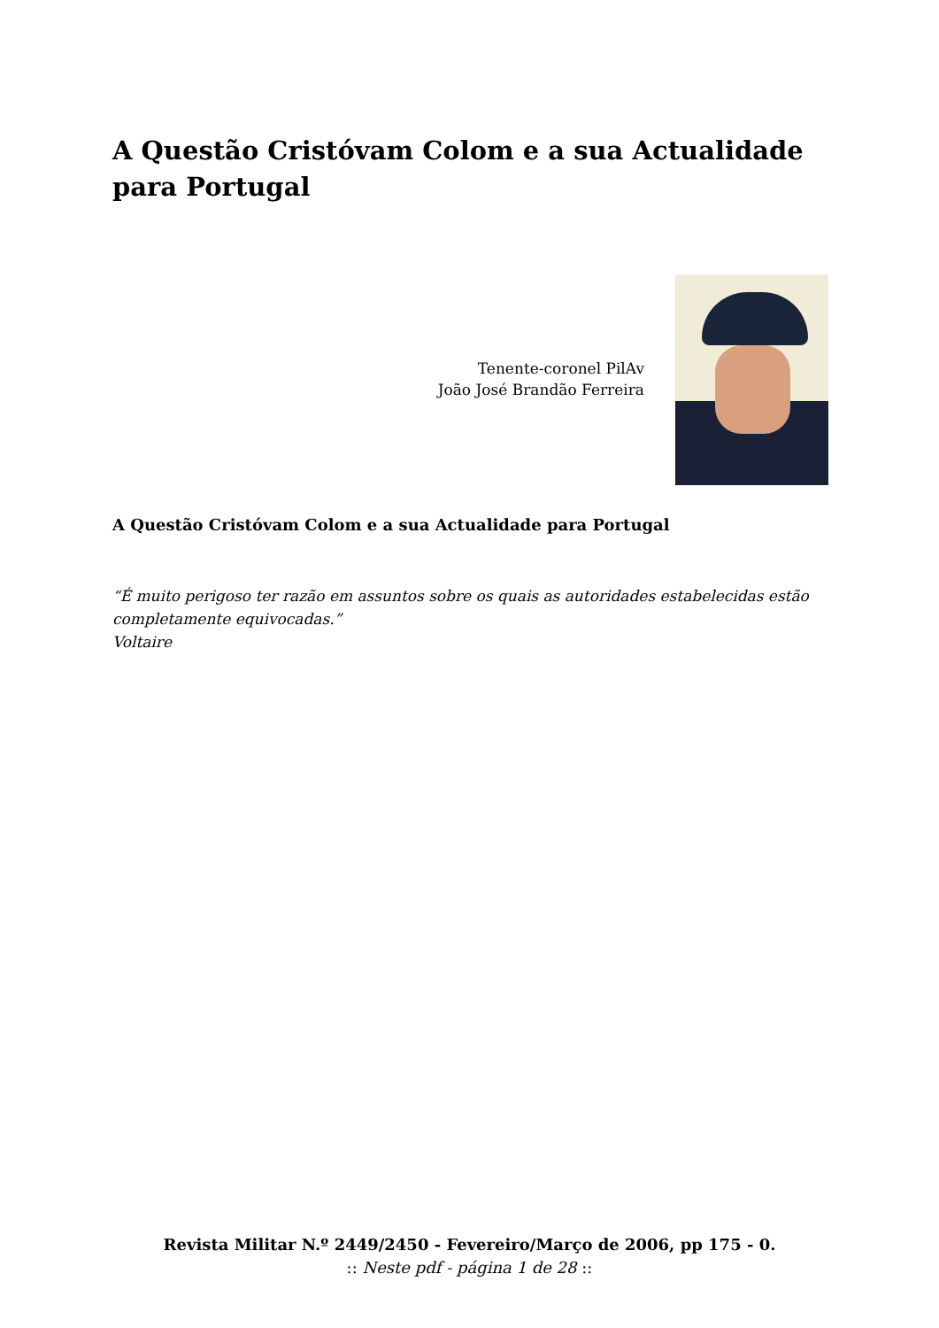A Questão Cristóvam Colom e a sua Actualidade para Portugal
Tenente-coronel PilAv
João José Brandão Ferreira
A Questão Cristóvam Colom e a sua Actualidade para Portugal
“É muito perigoso ter razão em assuntos sobre os quais as autoridades estabelecidas estão completamente equivocadas.”
Voltaire
Revista Militar N.º 2449/2450 - Fevereiro/Março de 2006, pp 175 - 0.
:: Neste pdf - página 1 de 28 ::